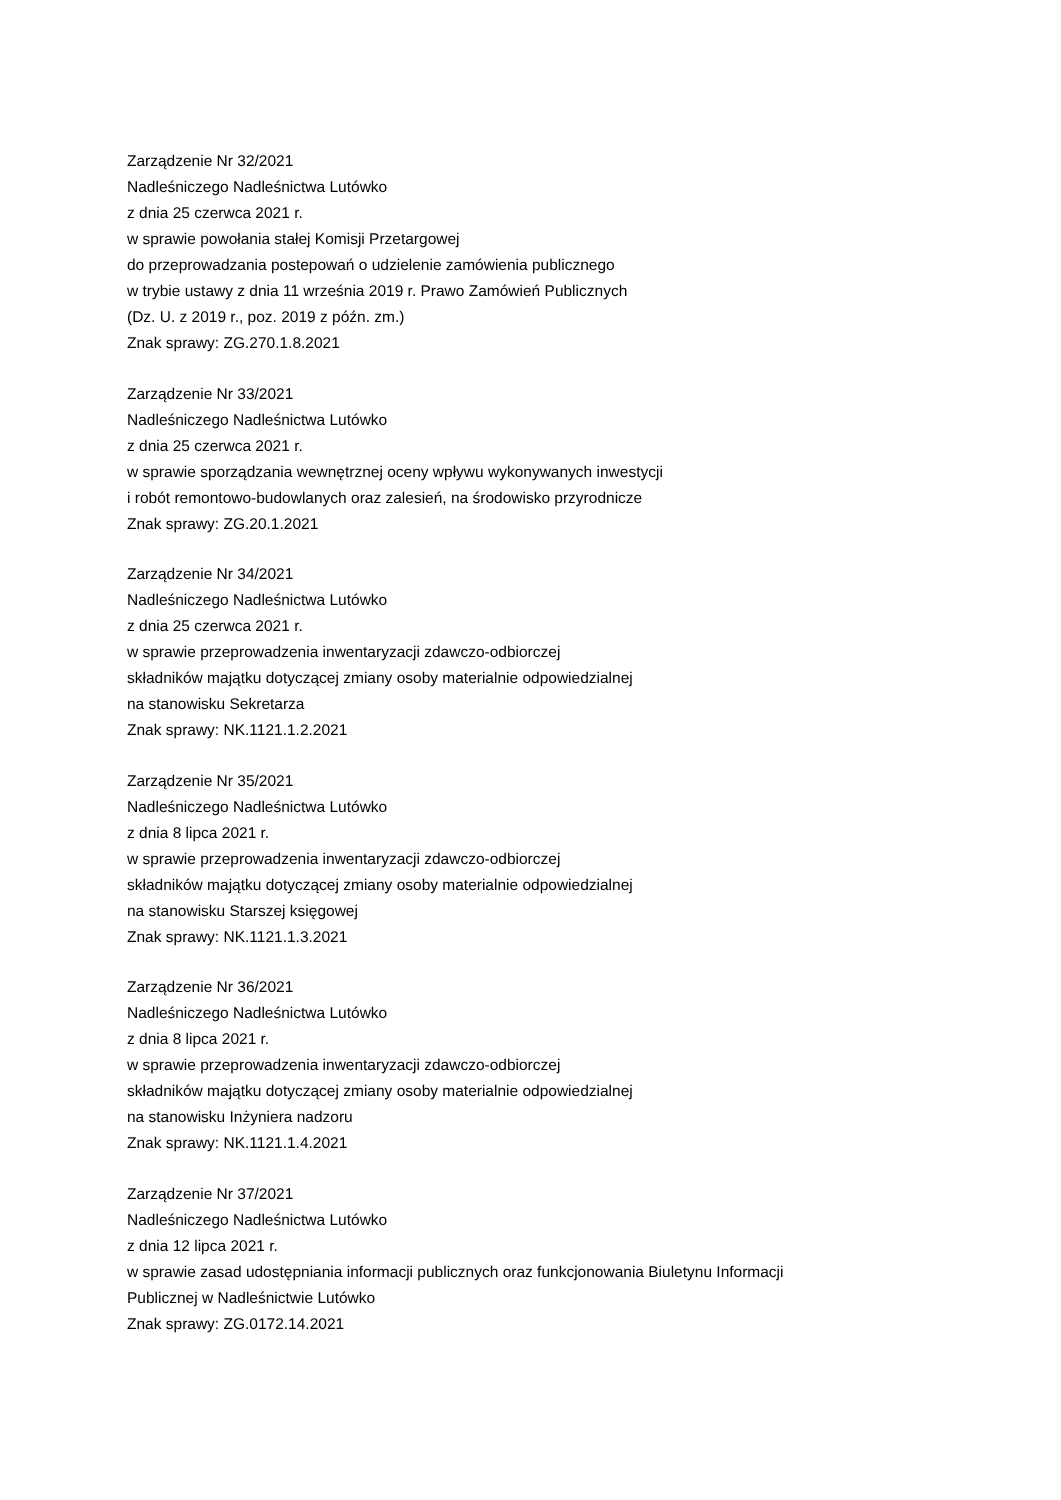Zarządzenie Nr 32/2021
Nadleśniczego Nadleśnictwa Lutówko
z dnia 25 czerwca 2021 r.
w sprawie powołania stałej Komisji Przetargowej
do przeprowadzania postepowań o udzielenie zamówienia publicznego
w trybie ustawy z dnia 11 września 2019 r. Prawo Zamówień Publicznych
(Dz. U. z 2019 r., poz. 2019 z późn. zm.)
Znak sprawy: ZG.270.1.8.2021
Zarządzenie Nr 33/2021
Nadleśniczego Nadleśnictwa Lutówko
z dnia 25 czerwca 2021 r.
w sprawie sporządzania wewnętrznej oceny wpływu wykonywanych inwestycji
i robót remontowo-budowlanych oraz zalesień, na środowisko przyrodnicze
Znak sprawy: ZG.20.1.2021
Zarządzenie Nr 34/2021
Nadleśniczego Nadleśnictwa Lutówko
z dnia 25 czerwca 2021 r.
w sprawie przeprowadzenia inwentaryzacji zdawczo-odbiorczej
składników majątku dotyczącej zmiany osoby materialnie odpowiedzialnej
na stanowisku Sekretarza
Znak sprawy: NK.1121.1.2.2021
Zarządzenie Nr 35/2021
Nadleśniczego Nadleśnictwa Lutówko
z dnia 8 lipca 2021 r.
w sprawie przeprowadzenia inwentaryzacji zdawczo-odbiorczej
składników majątku dotyczącej zmiany osoby materialnie odpowiedzialnej
na stanowisku Starszej księgowej
Znak sprawy: NK.1121.1.3.2021
Zarządzenie Nr 36/2021
Nadleśniczego Nadleśnictwa Lutówko
z dnia 8 lipca 2021 r.
w sprawie przeprowadzenia inwentaryzacji zdawczo-odbiorczej
składników majątku dotyczącej zmiany osoby materialnie odpowiedzialnej
na stanowisku Inżyniera nadzoru
Znak sprawy: NK.1121.1.4.2021
Zarządzenie Nr 37/2021
Nadleśniczego Nadleśnictwa Lutówko
z dnia 12 lipca 2021 r.
w sprawie zasad udostępniania informacji publicznych oraz funkcjonowania Biuletynu Informacji
Publicznej w Nadleśnictwie Lutówko
Znak sprawy: ZG.0172.14.2021